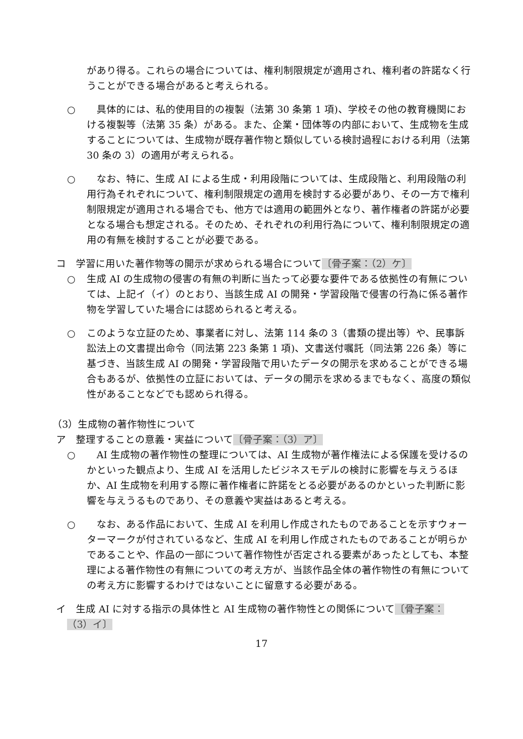があり得る。これらの場合については、権利制限規定が適用され、権利者の許諾なく行うことができる場合があると考えられる。
○　具体的には、私的使用目的の複製（法第 30 条第 1 項)、学校その他の教育機関における複製等（法第 35 条）がある。また、企業・団体等の内部において、生成物を生成することについては、生成物が既存著作物と類似している検討過程における利用（法第 30 条の 3）の適用が考えられる。
○　なお、特に、生成 AI による生成・利用段階については、生成段階と、利用段階の利用行為それぞれについて、権利制限規定の適用を検討する必要があり、その一方で権利制限規定が適用される場合でも、他方では適用の範囲外となり、著作権者の許諾が必要となる場合も想定される。そのため、それぞれの利用行為について、権利制限規定の適用の有無を検討することが必要である。
コ　学習に用いた著作物等の開示が求められる場合について〔骨子案：（2）ケ〕
○ 生成 AI の生成物の侵害の有無の判断に当たって必要な要件である依拠性の有無については、上記イ（イ）のとおり、当該生成 AI の開発・学習段階で侵害の行為に係る著作物を学習していた場合には認められると考える。
○ このような立証のため、事業者に対し、法第 114 条の 3（書類の提出等）や、民事訴訟法上の文書提出命令（同法第 223 条第 1 項)、文書送付嘱託（同法第 226 条）等に基づき、当該生成 AI の開発・学習段階で用いたデータの開示を求めることができる場合もあるが、依拠性の立証においては、データの開示を求めるまでもなく、高度の類似性があることなどでも認められ得る。
（3）生成物の著作物性について
ア　整理することの意義・実益について〔骨子案：（3）ア〕
○　AI 生成物の著作物性の整理については、AI 生成物が著作権法による保護を受けるのかといった観点より、生成 AI を活用したビジネスモデルの検討に影響を与えうるほか、AI 生成物を利用する際に著作権者に許諾をとる必要があるのかといった判断に影響を与えうるものであり、その意義や実益はあると考える。
○　なお、ある作品において、生成 AI を利用し作成されたものであることを示すウォーターマークが付されているなど、生成 AI を利用し作成されたものであることが明らかであることや、作品の一部について著作物性が否定される要素があったとしても、本整理による著作物性の有無についての考え方が、当該作品全体の著作物性の有無についての考え方に影響するわけではないことに留意する必要がある。
イ　生成 AI に対する指示の具体性と AI 生成物の著作物性との関係について〔骨子案：
（3）イ〕
17